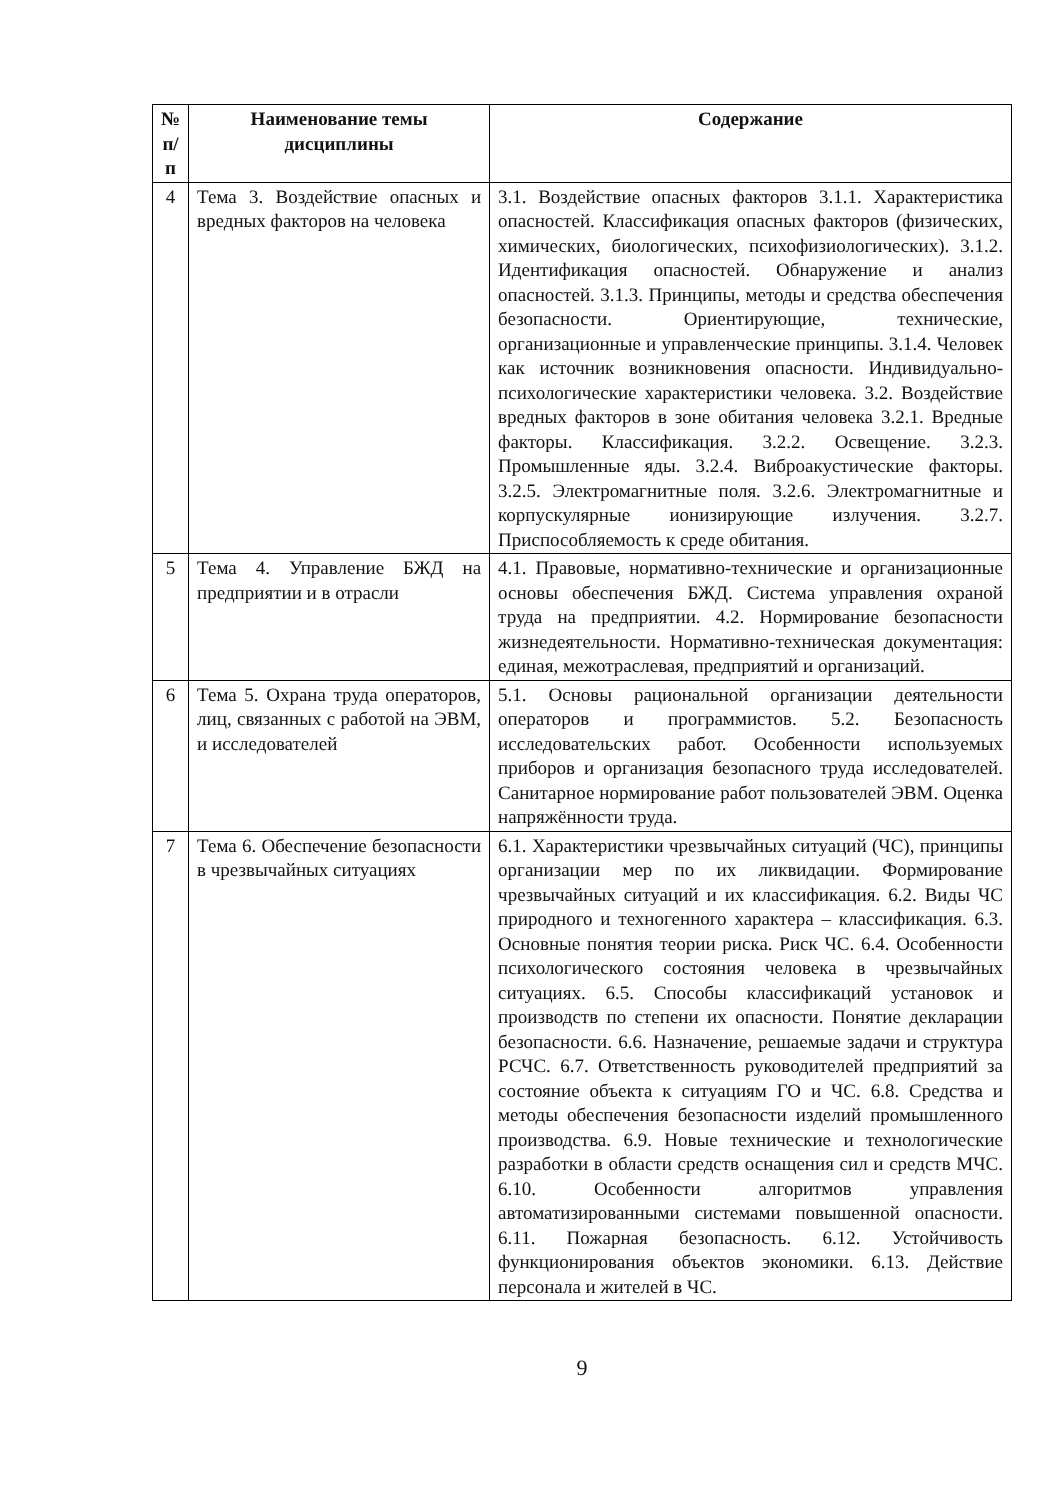| № п/п | Наименование темы дисциплины | Содержание |
| --- | --- | --- |
| 4 | Тема 3. Воздействие опасных и вредных факторов на человека | 3.1. Воздействие опасных факторов 3.1.1. Характеристика опасностей. Классификация опасных факторов (физических, химических, биологических, психофизиологических). 3.1.2. Идентификация опасностей. Обнаружение и анализ опасностей. 3.1.3. Принципы, методы и средства обеспечения безопасности. Ориентирующие, технические, организационные и управленческие принципы. 3.1.4. Человек как источник возникновения опасности. Индивидуально-психологические характеристики человека. 3.2. Воздействие вредных факторов в зоне обитания человека 3.2.1. Вредные факторы. Классификация. 3.2.2. Освещение. 3.2.3. Промышленные яды. 3.2.4. Виброакустические факторы. 3.2.5. Электромагнитные поля. 3.2.6. Электромагнитные и корпускулярные ионизирующие излучения. 3.2.7. Приспособляемость к среде обитания. |
| 5 | Тема 4. Управление БЖД на предприятии и в отрасли | 4.1. Правовые, нормативно-технические и организационные основы обеспечения БЖД. Система управления охраной труда на предприятии. 4.2. Нормирование безопасности жизнедеятельности. Нормативно-техническая документация: единая, межотраслевая, предприятий и организаций. |
| 6 | Тема 5. Охрана труда операторов, лиц, связанных с работой на ЭВМ, и исследователей | 5.1. Основы рациональной организации деятельности операторов и программистов. 5.2. Безопасность исследовательских работ. Особенности используемых приборов и организация безопасного труда исследователей. Санитарное нормирование работ пользователей ЭВМ. Оценка напряжённости труда. |
| 7 | Тема 6. Обеспечение безопасности в чрезвычайных ситуациях | 6.1. Характеристики чрезвычайных ситуаций (ЧС), принципы организации мер по их ликвидации. Формирование чрезвычайных ситуаций и их классификация. 6.2. Виды ЧС природного и техногенного характера – классификация. 6.3. Основные понятия теории риска. Риск ЧС. 6.4. Особенности психологического состояния человека в чрезвычайных ситуациях. 6.5. Способы классификаций установок и производств по степени их опасности. Понятие декларации безопасности. 6.6. Назначение, решаемые задачи и структура РСЧС. 6.7. Ответственность руководителей предприятий за состояние объекта к ситуациям ГО и ЧС. 6.8. Средства и методы обеспечения безопасности изделий промышленного производства. 6.9. Новые технические и технологические разработки в области средств оснащения сил и средств МЧС. 6.10. Особенности алгоритмов управления автоматизированными системами повышенной опасности. 6.11. Пожарная безопасность. 6.12. Устойчивость функционирования объектов экономики. 6.13. Действие персонала и жителей в ЧС. |
9